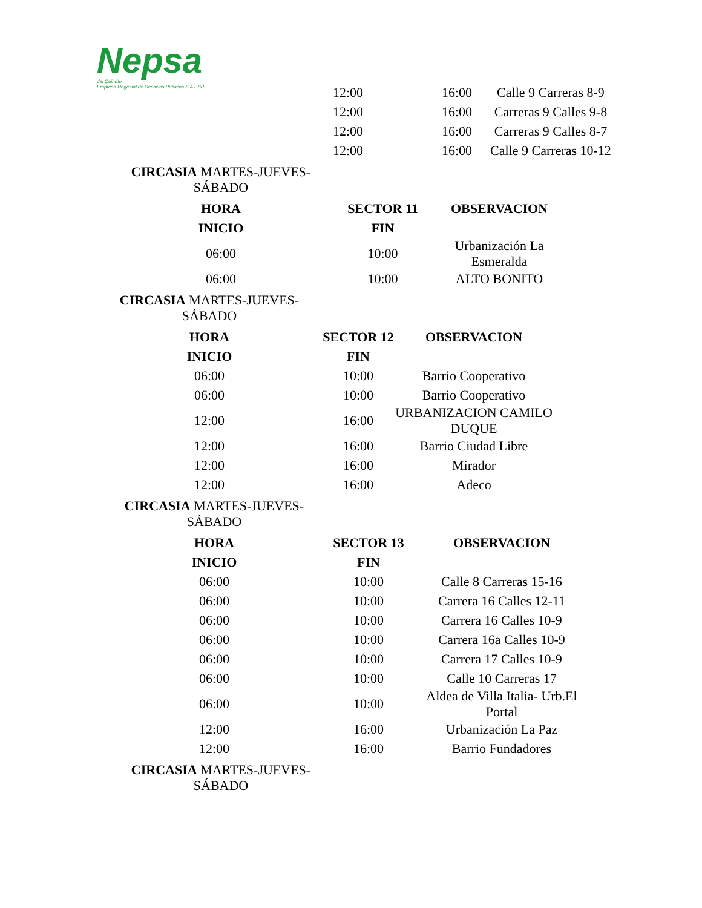Nepsa
del Quindío
Empresa Regional de Servicios Públicos S.A ESP
| 12:00 | 16:00 | Calle 9 Carreras 8-9 |
| 12:00 | 16:00 | Carreras 9 Calles 9-8 |
| 12:00 | 16:00 | Carreras 9 Calles 8-7 |
| 12:00 | 16:00 | Calle 9 Carreras 10-12 |
CIRCASIA MARTES-JUEVES-SÁBADO
| HORA | SECTOR 11 | OBSERVACION |
| --- | --- | --- |
| INICIO | FIN | |
| 06:00 | 10:00 | Urbanización La Esmeralda |
| 06:00 | 10:00 | ALTO BONITO |
CIRCASIA MARTES-JUEVES-SÁBADO
| HORA | SECTOR 12 | OBSERVACION |
| --- | --- | --- |
| INICIO | FIN | |
| 06:00 | 10:00 | Barrio Cooperativo |
| 06:00 | 10:00 | Barrio Cooperativo |
| 12:00 | 16:00 | URBANIZACION CAMILO DUQUE |
| 12:00 | 16:00 | Barrio Ciudad Libre |
| 12:00 | 16:00 | Mirador |
| 12:00 | 16:00 | Adeco |
CIRCASIA MARTES-JUEVES-SÁBADO
| HORA | SECTOR 13 | OBSERVACION |
| --- | --- | --- |
| INICIO | FIN | |
| 06:00 | 10:00 | Calle 8 Carreras 15-16 |
| 06:00 | 10:00 | Carrera 16 Calles 12-11 |
| 06:00 | 10:00 | Carrera 16 Calles 10-9 |
| 06:00 | 10:00 | Carrera 16a Calles 10-9 |
| 06:00 | 10:00 | Carrera 17 Calles 10-9 |
| 06:00 | 10:00 | Calle 10 Carreras 17 |
| 06:00 | 10:00 | Aldea de Villa Italia- Urb.El Portal |
| 12:00 | 16:00 | Urbanización La Paz |
| 12:00 | 16:00 | Barrio Fundadores |
CIRCASIA MARTES-JUEVES-SÁBADO